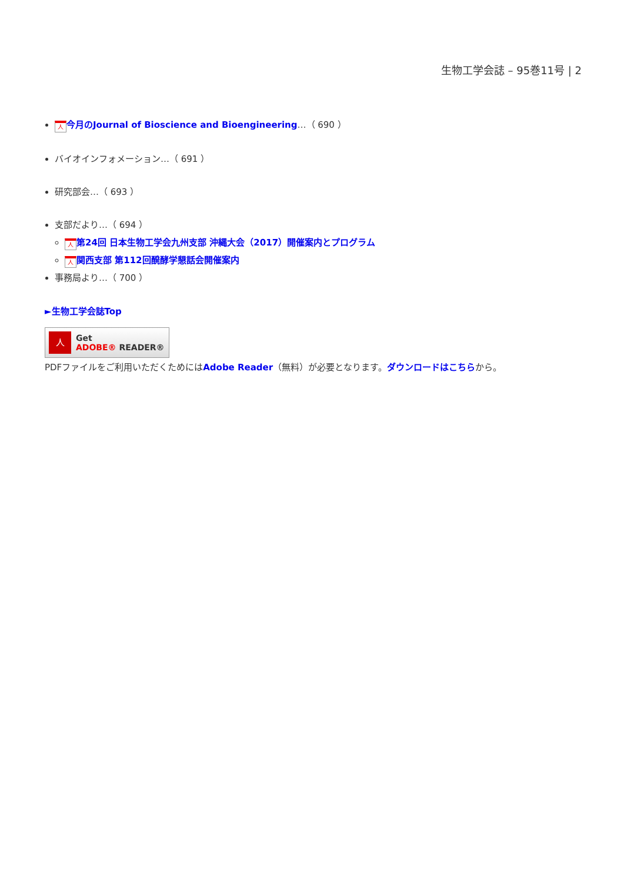生物工学会誌 – 95巻11号 | 2
人今月のJournal of Bioscience and Bioengineering…（ 690 ）
バイオインフォメーション…（ 691 ）
研究部会…（ 693 ）
支部だより…（ 694 ）
人第24回 日本生物工学会九州支部 沖縄大会（2017）開催案内とプログラム
人関西支部 第112回醗酵学懇話会開催案内
事務局より…（ 700 ）
►生物工学会誌Top
人
Get
ADOBE® READER®
PDFファイルをご利用いただくためにはAdobe Reader（無料）が必要となります。ダウンロードはこちらから。